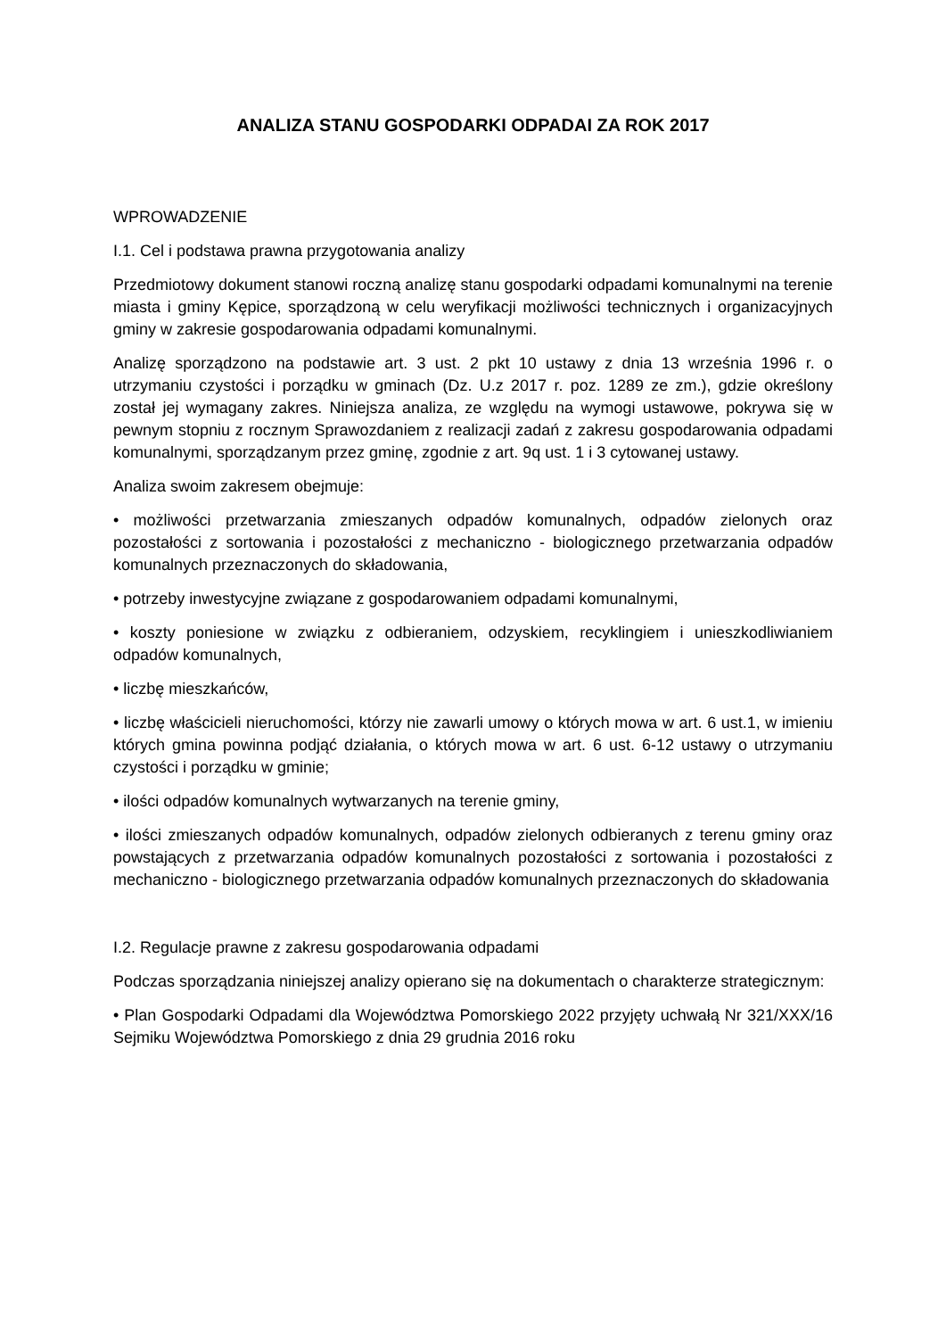ANALIZA STANU GOSPODARKI ODPADAI ZA ROK 2017
WPROWADZENIE
I.1. Cel i podstawa prawna przygotowania analizy
Przedmiotowy dokument stanowi roczną analizę stanu gospodarki odpadami komunalnymi na terenie miasta i gminy Kępice, sporządzoną w celu weryfikacji możliwości technicznych i organizacyjnych gminy w zakresie gospodarowania odpadami komunalnymi.
Analizę sporządzono na podstawie art. 3 ust. 2 pkt 10 ustawy z dnia 13 września 1996 r. o utrzymaniu czystości i porządku w gminach (Dz. U.z 2017 r. poz. 1289 ze zm.), gdzie określony został jej wymagany zakres. Niniejsza analiza, ze względu na wymogi ustawowe, pokrywa się w pewnym stopniu z rocznym Sprawozdaniem z realizacji zadań z zakresu gospodarowania odpadami komunalnymi, sporządzanym przez gminę, zgodnie z art. 9q ust. 1 i 3 cytowanej ustawy.
Analiza swoim zakresem obejmuje:
• możliwości przetwarzania zmieszanych odpadów komunalnych, odpadów zielonych oraz pozostałości z sortowania i pozostałości z mechaniczno - biologicznego przetwarzania odpadów komunalnych przeznaczonych do składowania,
• potrzeby inwestycyjne związane z gospodarowaniem odpadami komunalnymi,
• koszty poniesione w związku z odbieraniem, odzyskiem, recyklingiem i unieszkodliwianiem odpadów komunalnych,
• liczbę mieszkańców,
• liczbę właścicieli nieruchomości, którzy nie zawarli umowy o których mowa w art. 6 ust.1, w imieniu których gmina powinna podjąć działania, o których mowa w art. 6 ust. 6-12 ustawy o utrzymaniu czystości i porządku w gminie;
• ilości odpadów komunalnych wytwarzanych na terenie gminy,
• ilości zmieszanych odpadów komunalnych, odpadów zielonych odbieranych z terenu gminy oraz powstających z przetwarzania odpadów komunalnych pozostałości z sortowania i pozostałości z mechaniczno - biologicznego przetwarzania odpadów komunalnych przeznaczonych do składowania
I.2. Regulacje prawne z zakresu gospodarowania odpadami
Podczas sporządzania niniejszej analizy opierano się na dokumentach o charakterze strategicznym:
• Plan Gospodarki Odpadami dla Województwa Pomorskiego 2022 przyjęty uchwałą Nr 321/XXX/16 Sejmiku Województwa Pomorskiego z dnia 29 grudnia 2016 roku